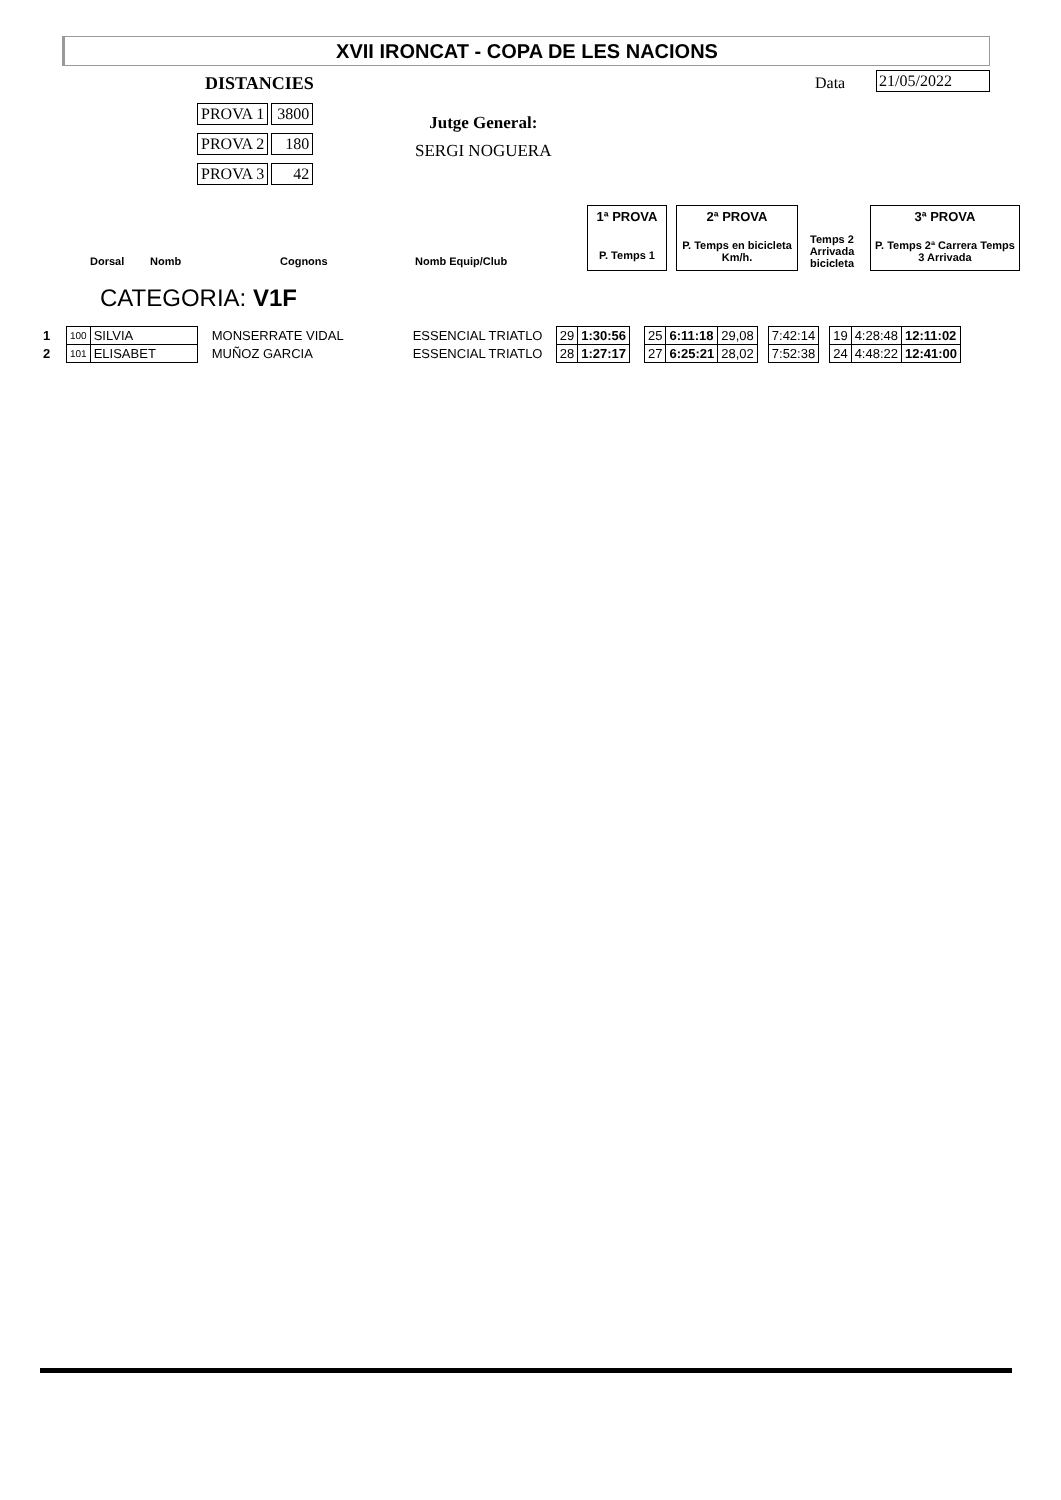XVII IRONCAT - COPA DE LES NACIONS
DISTANCIES
PROVA 1 3800
PROVA 2 180
PROVA 3 42
Jutge General:
SERGI NOGUERA
Data 21/05/2022
1ª PROVA
P. Temps 1
2ª PROVA
P. Temps en bicicleta Km/h.
Temps 2 Arrivada bicicleta
3ª PROVA
P. Temps 2ª Carrera Temps 3 Arrivada
Dorsal Nomb Cognons Nomb Equip/Club
CATEGORIA: V1F
| 1 | 100 | SILVIA | MONSERRATE VIDAL | ESSENCIAL TRIATLO | 29 | 1:30:56 | | 25 | 6:11:18 | 29,08 | | 7:42:14 | | 19 | 4:28:48 | 12:11:02 |
| 2 | 101 | ELISABET | MUÑOZ GARCIA | ESSENCIAL TRIATLO | 28 | 1:27:17 | | 27 | 6:25:21 | 28,02 | | 7:52:38 | | 24 | 4:48:22 | 12:41:00 |